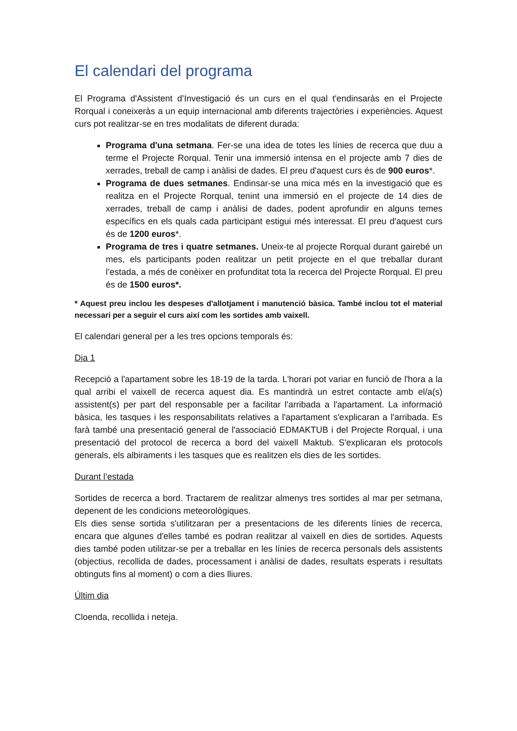El calendari del programa
El Programa d'Assistent d’Investigació és un curs en el qual t'endinsaràs en el Projecte Rorqual i coneixeràs a un equip internacional amb diferents trajectòries i experiències. Aquest curs pot realitzar-se en tres modalitats de diferent durada:
Programa d'una setmana. Fer-se una idea de totes les línies de recerca que duu a terme el Projecte Rorqual. Tenir una immersió intensa en el projecte amb 7 dies de xerrades, treball de camp i anàlisi de dades. El preu d'aquest curs és de 900 euros*.
Programa de dues setmanes. Endinsar-se una mica més en la investigació que es realitza en el Projecte Rorqual, tenint una immersió en el projecte de 14 dies de xerrades, treball de camp i anàlisi de dades, podent aprofundir en alguns temes específics en els quals cada participant estigui més interessat. El preu d'aquest curs és de 1200 euros*.
Programa de tres i quatre setmanes. Uneix-te al projecte Rorqual durant gairebé un mes, els participants poden realitzar un petit projecte en el que treballar durant l’estada, a més de conèixer en profunditat tota la recerca del Projecte Rorqual. El preu és de 1500 euros*.
* Aquest preu inclou les despeses d'allotjament i manutenció bàsica. També inclou tot el material necessari per a seguir el curs així com les sortides amb vaixell.
El calendari general per a les tres opcions temporals és:
Dia 1
Recepció a l'apartament sobre les 18-19 de la tarda. L'horari pot variar en funció de l'hora a la qual arribi el vaixell de recerca aquest dia. Es mantindrà un estret contacte amb el/a(s) assistent(s) per part del responsable per a facilitar l'arribada a l'apartament. La informació bàsica, les tasques i les responsabilitats relatives a l'apartament s'explicaran a l'arribada. Es farà també una presentació general de l'associació EDMAKTUB i del Projecte Rorqual, i una presentació del protocol de recerca a bord del vaixell Maktub. S'explicaran els protocols generals, els albiraments i les tasques que es realitzen els dies de les sortides.
Durant l’estada
Sortides de recerca a bord. Tractarem de realitzar almenys tres sortides al mar per setmana, depenent de les condicions meteorològiques.
Els dies sense sortida s'utilitzaran per a presentacions de les diferents línies de recerca, encara que algunes d'elles també es podran realitzar al vaixell en dies de sortides. Aquests dies també poden utilitzar-se per a treballar en les línies de recerca personals dels assistents (objectius, recollida de dades, processament i anàlisi de dades, resultats esperats i resultats obtinguts fins al moment) o com a dies lliures.
Últim dia
Cloenda, recollida i neteja.